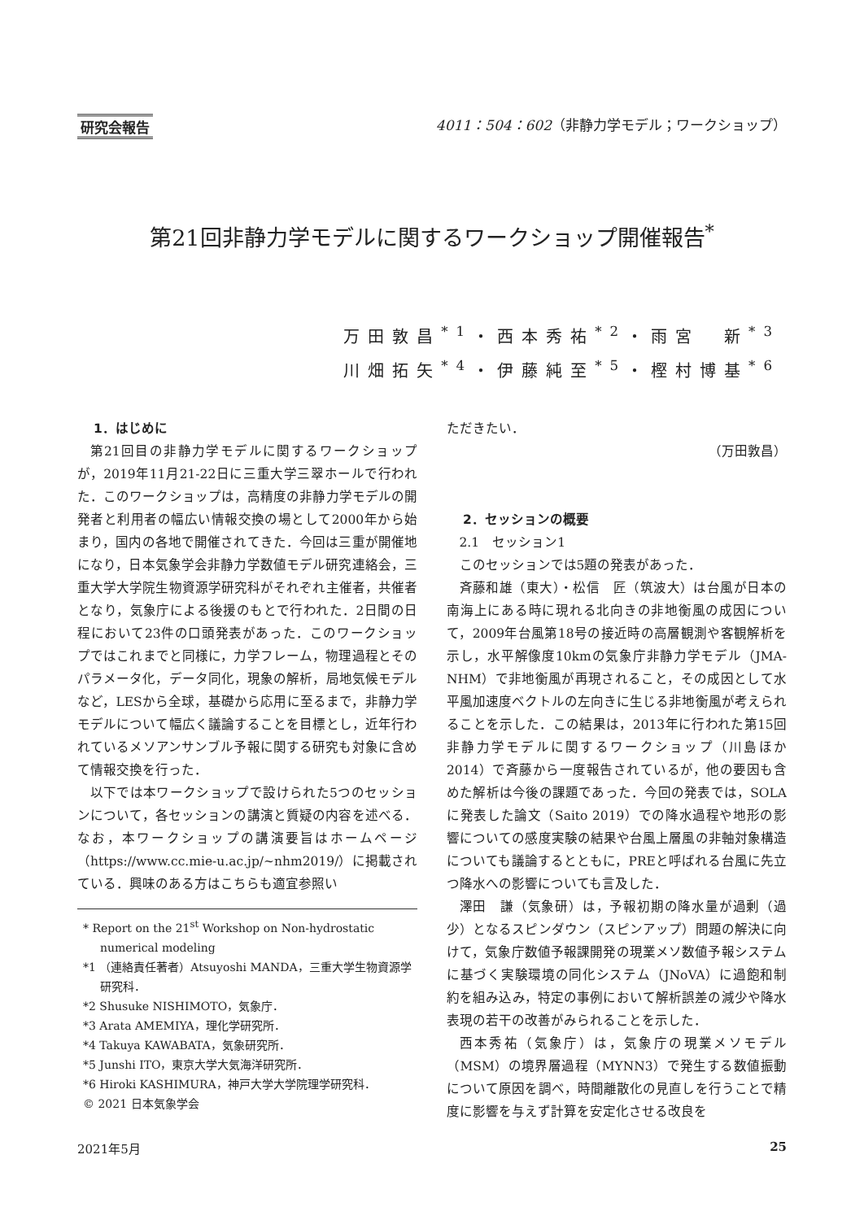研究会報告 4011：504：602（非静力学モデル；ワークショップ）
第21回非静力学モデルに関するワークショップ開催報告<sup>*</sup>
万田敦昌<sup>*1</sup>・西本秀祐<sup>*2</sup>・雨宮　新<sup>*3</sup>
川畑拓矢<sup>*4</sup>・伊藤純至<sup>*5</sup>・樫村博基<sup>*6</sup>
1．はじめに
第21回目の非静力学モデルに関するワークショップが，2019年11月21-22日に三重大学三翠ホールで行われた．このワークショップは，高精度の非静力学モデルの開発者と利用者の幅広い情報交換の場として2000年から始まり，国内の各地で開催されてきた．今回は三重が開催地になり，日本気象学会非静力学数値モデル研究連絡会，三重大学大学院生物資源学研究科がそれぞれ主催者，共催者となり，気象庁による後援のもとで行われた．2日間の日程において23件の口頭発表があった．このワークショップではこれまでと同様に，力学フレーム，物理過程とそのパラメータ化，データ同化，現象の解析，局地気候モデルなど，LESから全球，基礎から応用に至るまで，非静力学モデルについて幅広く議論することを目標とし，近年行われているメソアンサンブル予報に関する研究も対象に含めて情報交換を行った．
以下では本ワークショップで設けられた5つのセッションについて，各セッションの講演と質疑の内容を述べる．なお，本ワークショップの講演要旨はホームページ（https://www.cc.mie-u.ac.jp/~nhm2019/）に掲載されている．興味のある方はこちらも適宜参照い
* Report on the 21<sup>st</sup> Workshop on Non-hydrostatic numerical modeling
*1 （連絡責任著者）Atsuyoshi MANDA，三重大学生物資源学研究科．
*2 Shusuke NISHIMOTO，気象庁．
*3 Arata AMEMIYA，理化学研究所．
*4 Takuya KAWABATA，気象研究所．
*5 Junshi ITO，東京大学大気海洋研究所．
*6 Hiroki KASHIMURA，神戸大学大学院理学研究科．
© 2021 日本気象学会
ただきたい．
（万田敦昌）
2．セッションの概要
2.1　セッション1
このセッションでは5題の発表があった．
斉藤和雄（東大）・松信　匠（筑波大）は台風が日本の南海上にある時に現れる北向きの非地衡風の成因について，2009年台風第18号の接近時の高層観測や客観解析を示し，水平解像度10kmの気象庁非静力学モデル（JMA-NHM）で非地衡風が再現されること，その成因として水平風加速度ベクトルの左向きに生じる非地衡風が考えられることを示した．この結果は，2013年に行われた第15回非静力学モデルに関するワークショップ（川島ほか 2014）で斉藤から一度報告されているが，他の要因も含めた解析は今後の課題であった．今回の発表では，SOLAに発表した論文（Saito 2019）での降水過程や地形の影響についての感度実験の結果や台風上層風の非軸対象構造についても議論するとともに，PREと呼ばれる台風に先立つ降水への影響についても言及した．
澤田　謙（気象研）は，予報初期の降水量が過剰（過少）となるスピンダウン（スピンアップ）問題の解決に向けて，気象庁数値予報課開発の現業メソ数値予報システムに基づく実験環境の同化システム（JNoVA）に過飽和制約を組み込み，特定の事例において解析誤差の減少や降水表現の若干の改善がみられることを示した．
西本秀祐（気象庁）は，気象庁の現業メソモデル（MSM）の境界層過程（MYNN3）で発生する数値振動について原因を調べ，時間離散化の見直しを行うことで精度に影響を与えず計算を安定化させる改良を
2021年5月 25